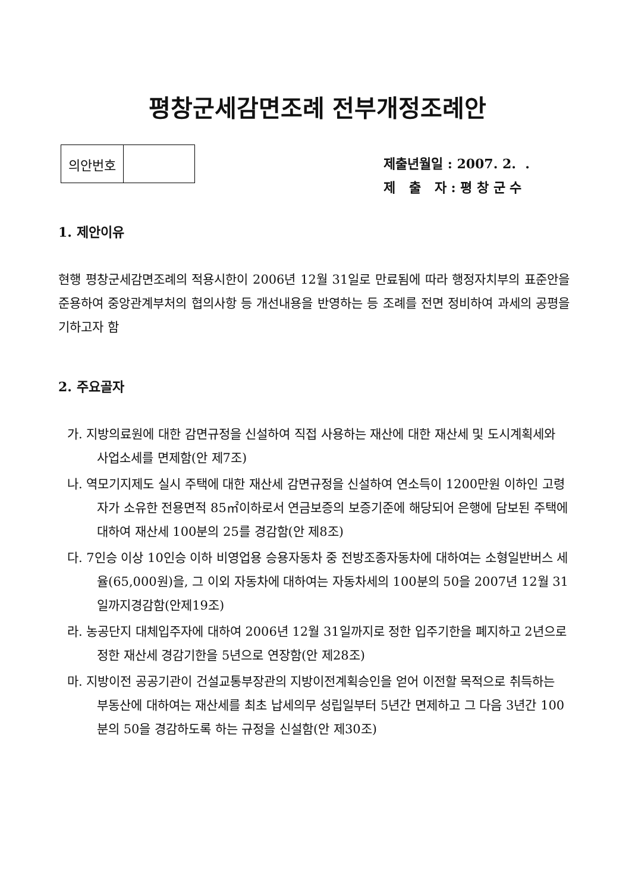평창군세감면조례 전부개정조례안
| 의안번호 | |
제출년월일 : 2007. 2. .
제 출 자 : 평 창 군 수
1. 제안이유
현행 평창군세감면조례의 적용시한이 2006년 12월 31일로 만료됨에 따라 행정자치부의 표준안을 준용하여 중앙관계부처의 협의사항 등 개선내용을 반영하는 등 조례를 전면 정비하여 과세의 공평을 기하고자 함
2. 주요골자
가. 지방의료원에 대한 감면규정을 신설하여 직접 사용하는 재산에 대한 재산세 및 도시계획세와 사업소세를 면제함(안 제7조)
나. 역모기지제도 실시 주택에 대한 재산세 감면규정을 신설하여 연소득이 1200만원 이하인 고령자가 소유한 전용면적 85㎡이하로서 연금보증의 보증기준에 해당되어 은행에 담보된 주택에 대하여 재산세 100분의 25를 경감함(안 제8조)
다. 7인승 이상 10인승 이하 비영업용 승용자동차 중 전방조종자동차에 대하여는 소형일반버스 세율(65,000원)을, 그 이외 자동차에 대하여는 자동차세의 100분의 50을 2007년 12월 31일까지경감함(안제19조)
라. 농공단지 대체입주자에 대하여 2006년 12월 31일까지로 정한 입주기한을 폐지하고 2년으로 정한 재산세 경감기한을 5년으로 연장함(안 제28조)
마. 지방이전 공공기관이 건설교통부장관의 지방이전계획승인을 얻어 이전할 목적으로 취득하는 부동산에 대하여는 재산세를 최초 납세의무 성립일부터 5년간 면제하고 그 다음 3년간 100분의 50을 경감하도록 하는 규정을 신설함(안 제30조)